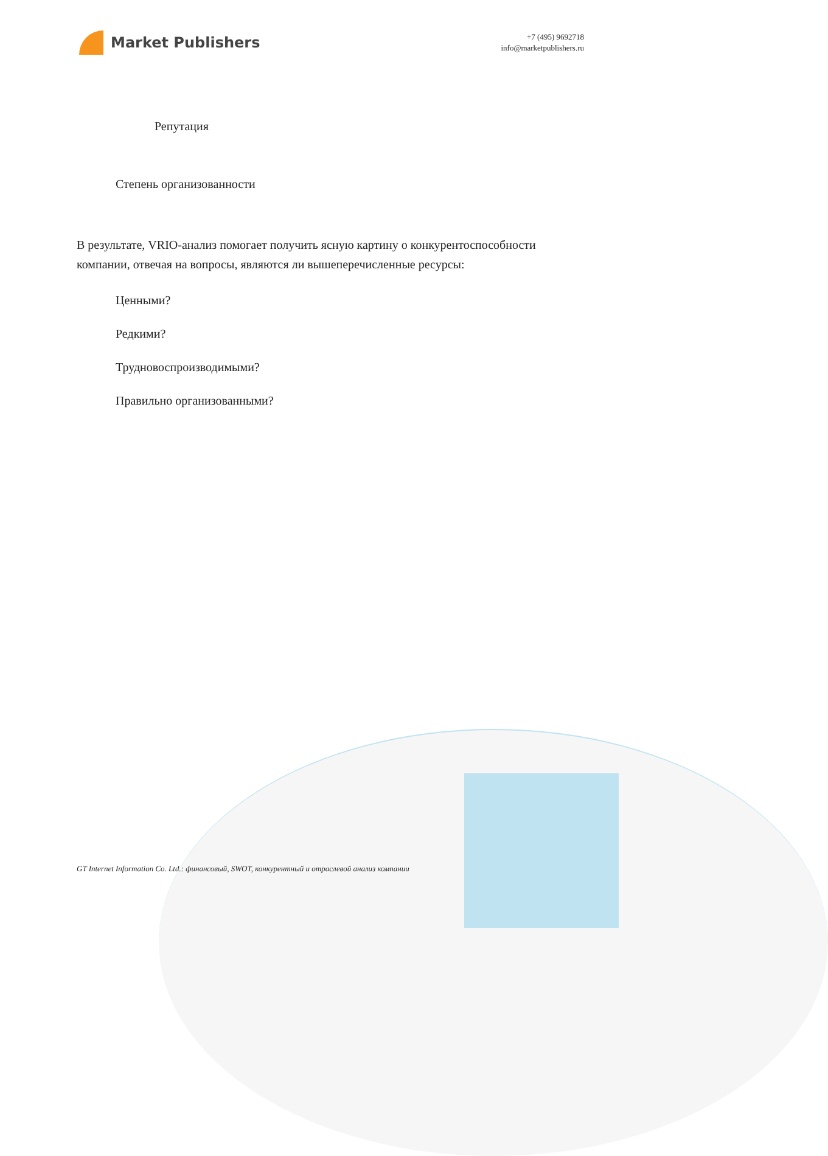Market Publishers
+7 (495) 9692718
info@marketpublishers.ru
Репутация
Степень организованности
В результате, VRIO-анализ помогает получить ясную картину о конкурентоспособности компании, отвечая на вопросы, являются ли вышеперечисленные ресурсы:
Ценными?
Редкими?
Трудновоспроизводимыми?
Правильно организованными?
GT Internet Information Co. Ltd.: финансовый, SWOT, конкурентный и отраслевой анализ компании